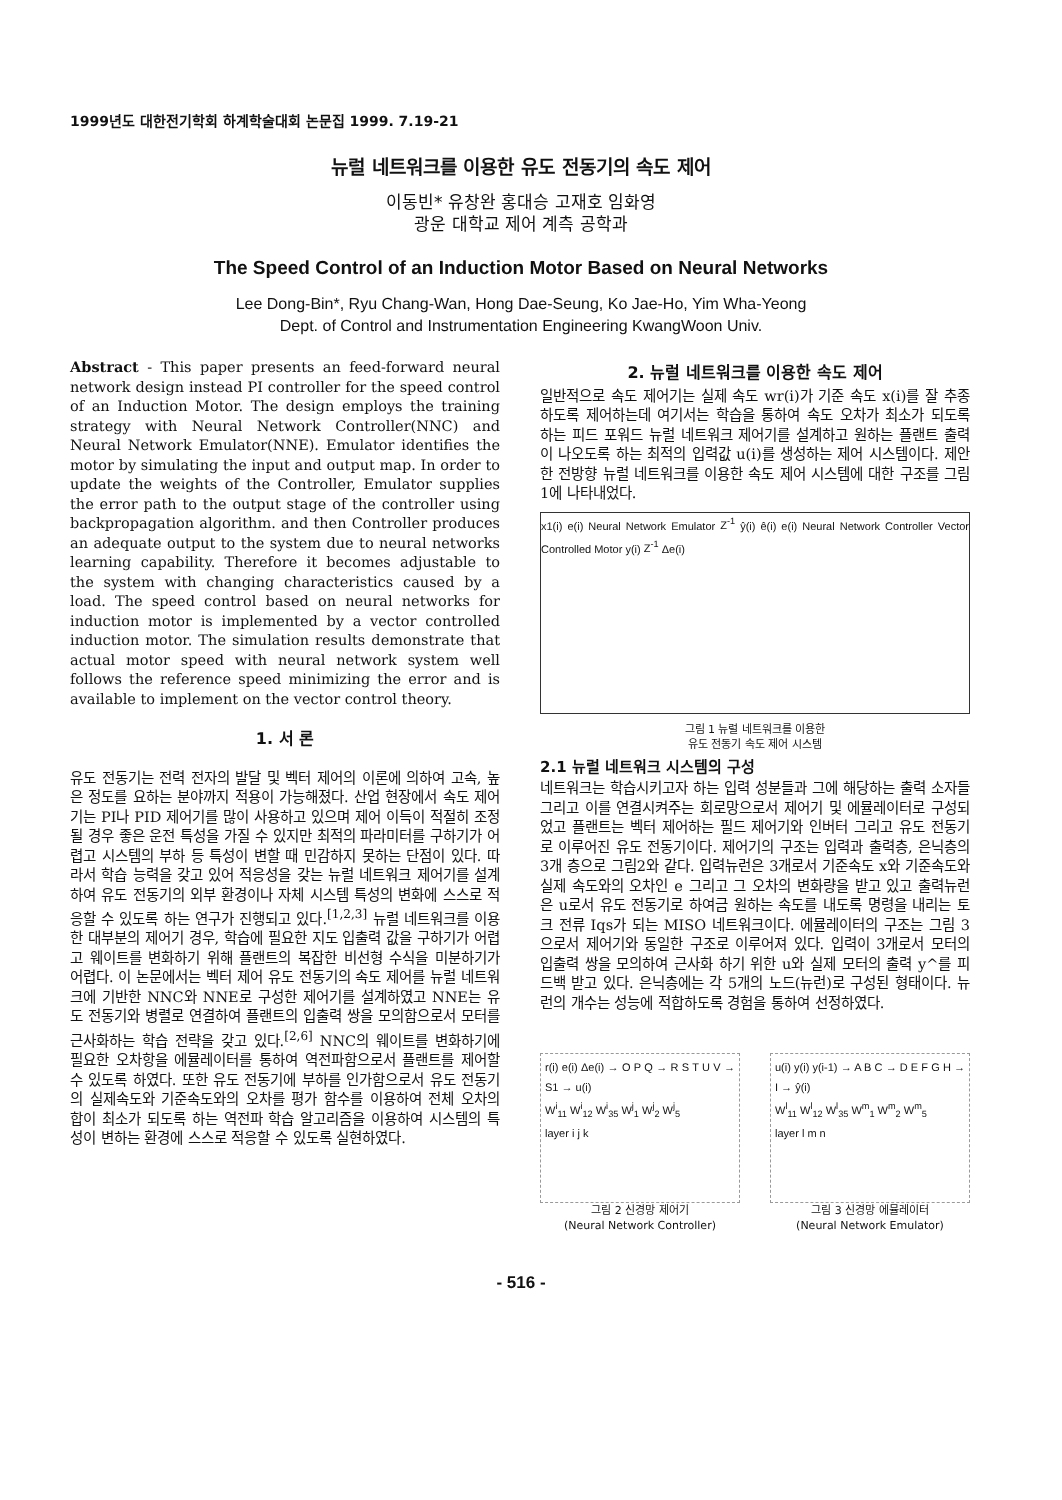1999년도 대한전기학회 하계학술대회 논문집 1999. 7.19-21
뉴럴 네트워크를 이용한 유도 전동기의 속도 제어
이동빈* 유창완 홍대승 고재호 임화영
광운 대학교 제어 계측 공학과
The Speed Control of an Induction Motor Based on Neural Networks
Lee Dong-Bin*, Ryu Chang-Wan, Hong Dae-Seung, Ko Jae-Ho, Yim Wha-Yeong
Dept. of Control and Instrumentation Engineering KwangWoon Univ.
Abstract - This paper presents an feed-forward neural network design instead PI controller for the speed control of an Induction Motor. The design employs the training strategy with Neural Network Controller(NNC) and Neural Network Emulator(NNE). Emulator identifies the motor by simulating the input and output map. In order to update the weights of the Controller, Emulator supplies the error path to the output stage of the controller using backpropagation algorithm. and then Controller produces an adequate output to the system due to neural networks learning capability. Therefore it becomes adjustable to the system with changing characteristics caused by a load. The speed control based on neural networks for induction motor is implemented by a vector controlled induction motor. The simulation results demonstrate that actual motor speed with neural network system well follows the reference speed minimizing the error and is available to implement on the vector control theory.
1. 서 론
유도 전동기는 전력 전자의 발달 및 벡터 제어의 이론에 의하여 고속, 높은 정도를 요하는 분야까지 적용이 가능해졌다. 산업 현장에서 속도 제어기는 PI나 PID 제어기를 많이 사용하고 있으며 제어 이득이 적절히 조정될 경우 좋은 운전 특성을 가질 수 있지만 최적의 파라미터를 구하기가 어렵고 시스템의 부하 등 특성이 변할 때 민감하지 못하는 단점이 있다. 따라서 학습 능력을 갖고 있어 적응성을 갖는 뉴럴 네트워크 제어기를 설계하여 유도 전동기의 외부 환경이나 자체 시스템 특성의 변화에 스스로 적응할 수 있도록 하는 연구가 진행되고 있다.<sup>[1,2,3]</sup> 뉴럴 네트워크를 이용한 대부분의 제어기 경우, 학습에 필요한 지도 입출력 값을 구하기가 어렵고 웨이트를 변화하기 위해 플랜트의 복잡한 비선형 수식을 미분하기가 어렵다. 이 논문에서는 벡터 제어 유도 전동기의 속도 제어를 뉴럴 네트워크에 기반한 NNC와 NNE로 구성한 제어기를 설계하였고 NNE는 유도 전동기와 병렬로 연결하여 플랜트의 입출력 쌍을 모의함으로서 모터를 근사화하는 학습 전략을 갖고 있다.<sup>[2,6]</sup> NNC의 웨이트를 변화하기에 필요한 오차항을 에뮬레이터를 통하여 역전파함으로서 플랜트를 제어할 수 있도록 하였다. 또한 유도 전동기에 부하를 인가함으로서 유도 전동기의 실제속도와 기준속도와의 오차를 평가 함수를 이용하여 전체 오차의 합이 최소가 되도록 하는 역전파 학습 알고리즘을 이용하여 시스템의 특성이 변하는 환경에 스스로 적응할 수 있도록 실현하였다.
2. 뉴럴 네트워크를 이용한 속도 제어
일반적으로 속도 제어기는 실제 속도 wr(i)가 기준 속도 x(i)를 잘 추종하도록 제어하는데 여기서는 학습을 통하여 속도 오차가 최소가 되도록 하는 피드 포워드 뉴럴 네트워크 제어기를 설계하고 원하는 플랜트 출력이 나오도록 하는 최적의 입력값 u(i)를 생성하는 제어 시스템이다. 제안한 전방향 뉴럴 네트워크를 이용한 속도 제어 시스템에 대한 구조를 그림 1에 나타내었다.
x1(i) e(i) Neural Network Emulator Z<sup>-1</sup> ŷ(i) ê(i) e(i) Neural Network Controller Vector Controlled Motor y(i) Z<sup>-1</sup> Δe(i)
그림 1 뉴럴 네트워크를 이용한
유도 전동기 속도 제어 시스템
2.1 뉴럴 네트워크 시스템의 구성
네트워크는 학습시키고자 하는 입력 성분들과 그에 해당하는 출력 소자들 그리고 이를 연결시켜주는 회로망으로서 제어기 및 에뮬레이터로 구성되었고 플랜트는 벡터 제어하는 필드 제어기와 인버터 그리고 유도 전동기로 이루어진 유도 전동기이다. 제어기의 구조는 입력과 출력층, 은닉층의 3개 층으로 그림2와 같다. 입력뉴런은 3개로서 기준속도 x와 기준속도와 실제 속도와의 오차인 e 그리고 그 오차의 변화량을 받고 있고 출력뉴런은 u로서 유도 전동기로 하여금 원하는 속도를 내도록 명령을 내리는 토크 전류 Iqs가 되는 MISO 네트워크이다. 에뮬레이터의 구조는 그림 3으로서 제어기와 동일한 구조로 이루어져 있다. 입력이 3개로서 모터의 입출력 쌍을 모의하여 근사화 하기 위한 u와 실제 모터의 출력 y^를 피드백 받고 있다. 은닉층에는 각 5개의 노드(뉴런)로 구성된 형태이다. 뉴런의 개수는 성능에 적합하도록 경험을 통하여 선정하였다.
r(i) e(i) Δe(i) → O P Q → R S T U V → S1 → u(i)
W<sup>i</sup><sub>11</sub> W<sup>i</sup><sub>12</sub> W<sup>i</sup><sub>35</sub> W<sup>j</sup><sub>1</sub> W<sup>j</sup><sub>2</sub> W<sup>j</sup><sub>5</sub>
layer i j k
그림 2 신경망 제어기
(Neural Network Controller)
u(i) y(i) y(i-1) → A B C → D E F G H → I → ŷ(i)
W<sup>l</sup><sub>11</sub> W<sup>l</sup><sub>12</sub> W<sup>l</sup><sub>35</sub> W<sup>m</sup><sub>1</sub> W<sup>m</sup><sub>2</sub> W<sup>m</sup><sub>5</sub>
layer l m n
그림 3 신경망 에뮬레이터
(Neural Network Emulator)
- 516 -